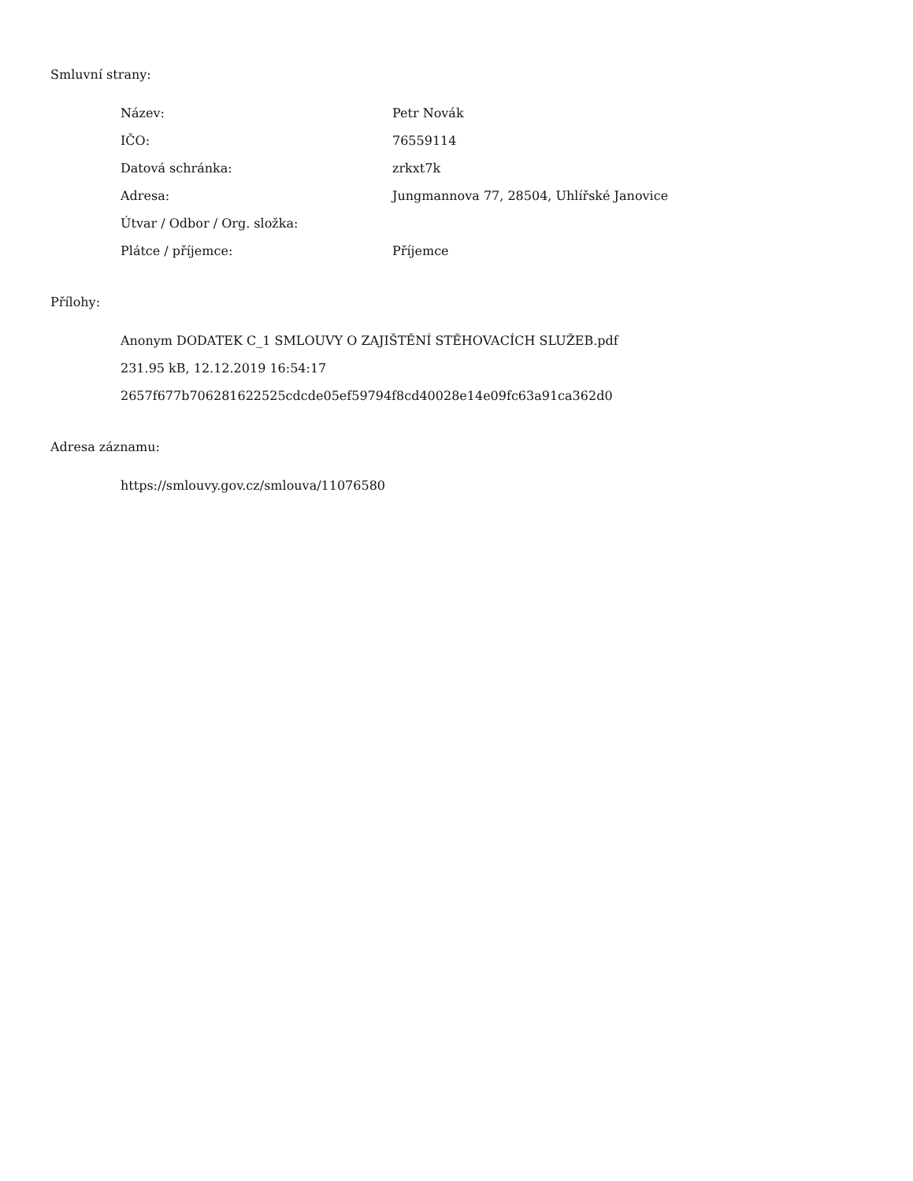Smluvní strany:
| Název: | Petr Novák |
| IČO: | 76559114 |
| Datová schránka: | zrkxt7k |
| Adresa: | Jungmannova 77, 28504, Uhlířské Janovice |
| Útvar / Odbor / Org. složka: | |
| Plátce / příjemce: | Příjemce |
Přílohy:
Anonym DODATEK C_1 SMLOUVY O ZAJIŠTĚNÍ STĚHOVACÍCH SLUŽEB.pdf
231.95 kB, 12.12.2019 16:54:17
2657f677b706281622525cdcde05ef59794f8cd40028e14e09fc63a91ca362d0
Adresa záznamu:
https://smlouvy.gov.cz/smlouva/11076580